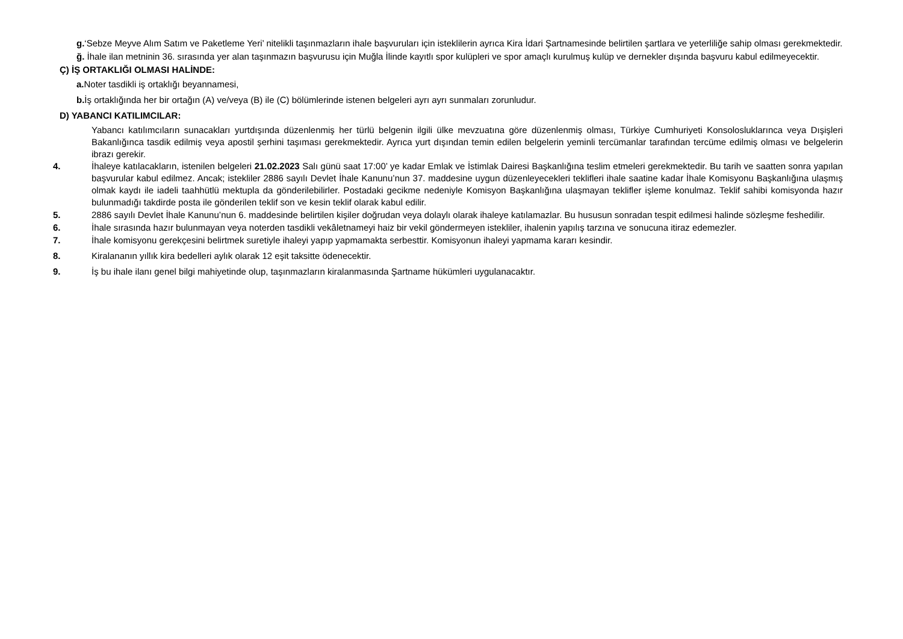g.‘Sebze Meyve Alım Satım ve Paketleme Yeri’ nitelikli taşınmazların ihale başvuruları için isteklilerin ayrıca Kira İdari Şartnamesinde belirtilen şartlara ve yeterliliğe sahip olması gerekmektedir.
ğ. İhale ilan metninin 36. sırasında yer alan taşınmazın başvurusu için Muğla İlinde kayıtlı spor kulüpleri ve spor amaçlı kurulmuş kulüp ve dernekler dışında başvuru kabul edilmeyecektir.
Ç) İŞ ORTAKLIĞI OLMASI HALİNDE:
a. Noter tasdikli iş ortaklığı beyannamesi,
b. İş ortaklığında her bir ortağın (A) ve/veya (B) ile (C) bölümlerinde istenen belgeleri ayrı ayrı sunmaları zorunludur.
D) YABANCI KATILIMCILAR:
Yabancı katılımcıların sunacakları yurtdışında düzenlenmiş her türlü belgenin ilgili ülke mevzuatına göre düzenlenmiş olması, Türkiye Cumhuriyeti Konsolosluklarınca veya Dışişleri Bakanlığınca tasdik edilmiş veya apostil şerhini taşıması gerekmektedir. Ayrıca yurt dışından temin edilen belgelerin yeminli tercümanlar tarafından tercüme edilmiş olması ve belgelerin ibrazı gerekir.
4. İhaleye katılacakların, istenilen belgeleri 21.02.2023 Salı günü saat 17:00’ ye kadar Emlak ve İstimlak Dairesi Başkanlığına teslim etmeleri gerekmektedir. Bu tarih ve saatten sonra yapılan başvurular kabul edilmez. Ancak; istekliler 2886 sayılı Devlet İhale Kanunu’nun 37. maddesine uygun düzenleyecekleri teklifleri ihale saatine kadar İhale Komisyonu Başkanlığına ulaşmış olmak kaydı ile iadeli taahhütlü mektupla da gönderilebilirler. Postadaki gecikme nedeniyle Komisyon Başkanlığına ulaşmayan teklifler işleme konulmaz. Teklif sahibi komisyonda hazır bulunmadığı takdirde posta ile gönderilen teklif son ve kesin teklif olarak kabul edilir.
5. 2886 sayılı Devlet İhale Kanunu’nun 6. maddesinde belirtilen kişiler doğrudan veya dolaylı olarak ihaleye katılamazlar. Bu hususun sonradan tespit edilmesi halinde sözleşme feshedilir.
6. İhale sırasında hazır bulunmayan veya noterden tasdikli vekâletnameyi haiz bir vekil göndermeyen istekliler, ihalenin yapılış tarzına ve sonucuna itiraz edemezler.
7. İhale komisyonu gerekçesini belirtmek suretiyle ihaleyi yapıp yapmamakta serbesttir. Komisyonun ihaleyi yapmama kararı kesindir.
8. Kiralananın yıllık kira bedelleri aylık olarak 12 eşit taksitte ödenecektir.
9. İş bu ihale ilanı genel bilgi mahiyetinde olup, taşınmazların kiralanmasında Şartname hükümleri uygulanacaktır.